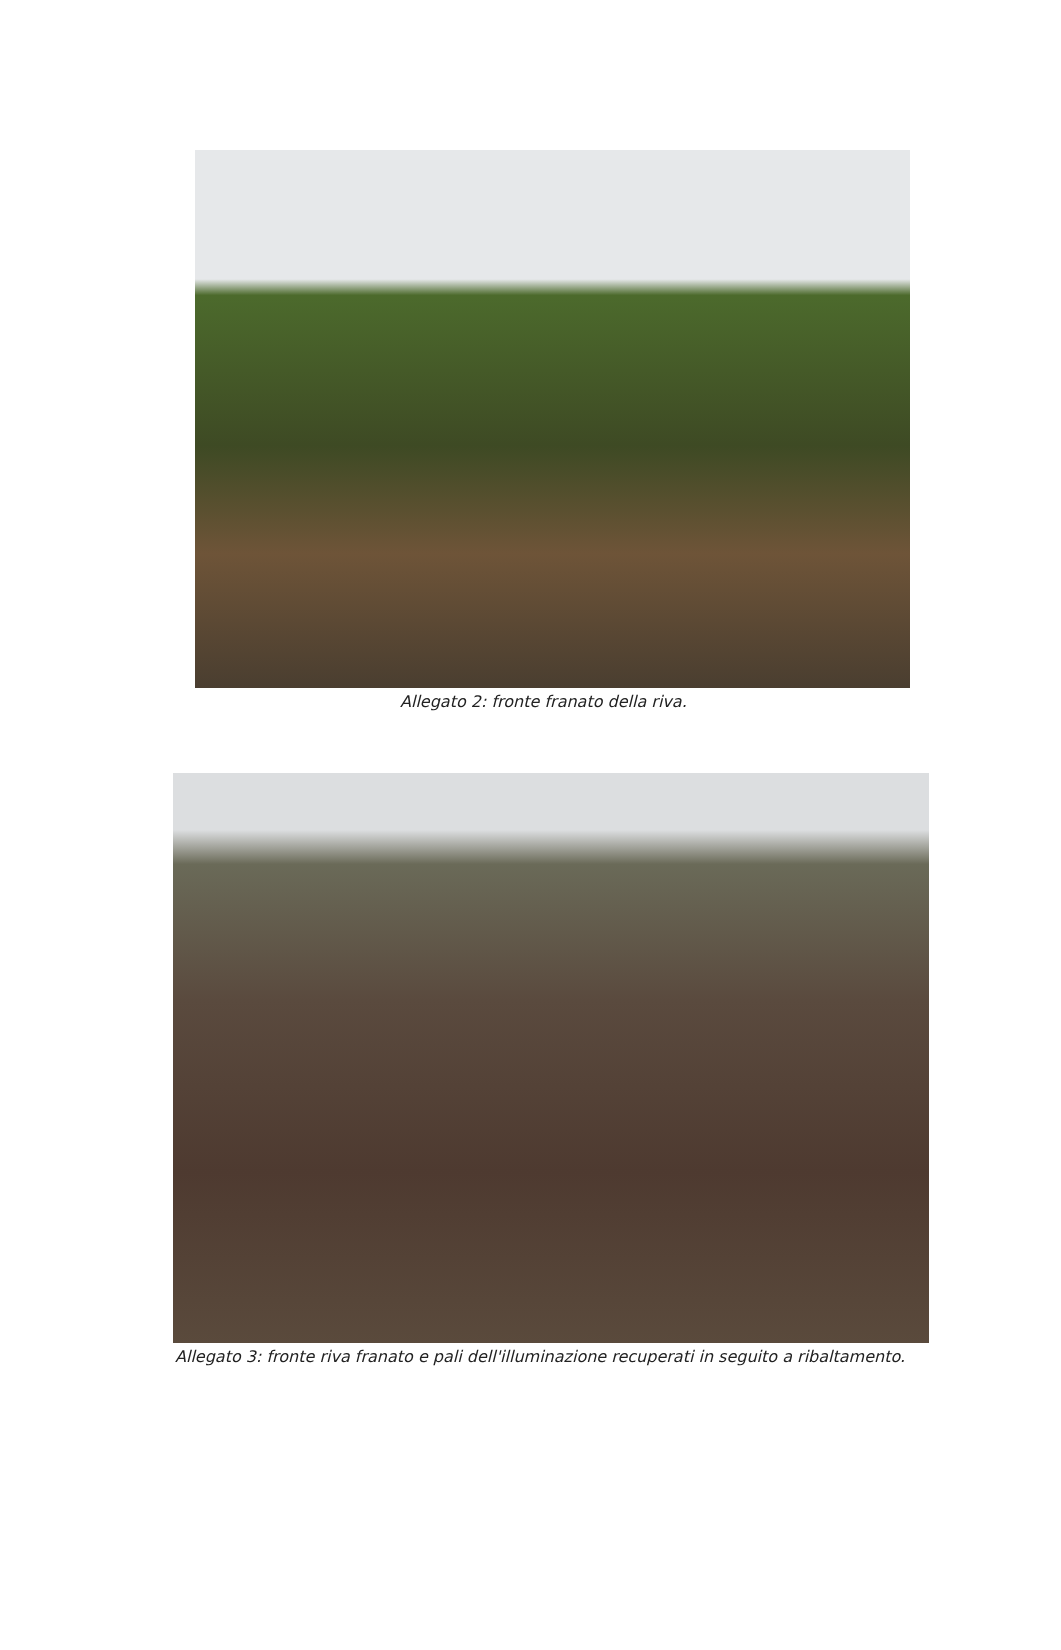Allegato 2: fronte franato della riva.
Allegato 3: fronte riva franato e pali dell'illuminazione recuperati in seguito a ribaltamento.